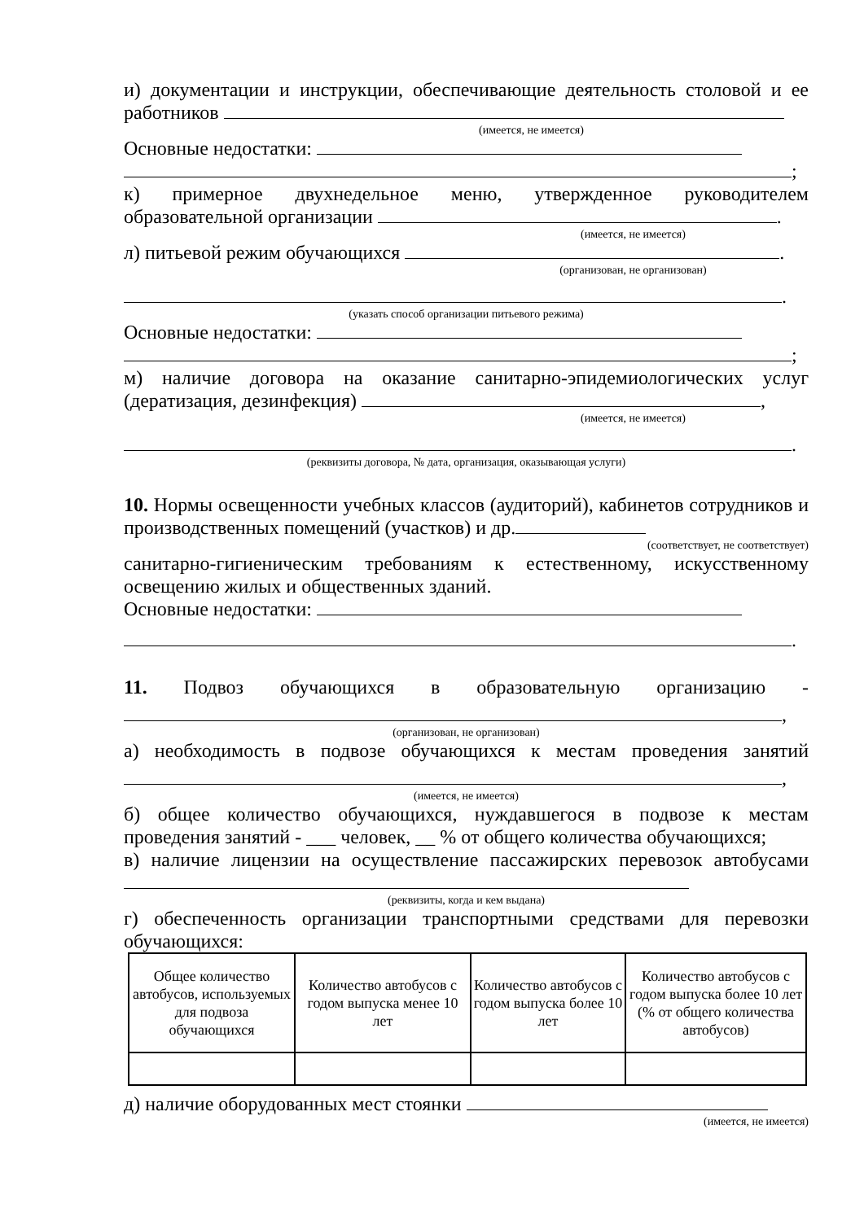и) документации и инструкции, обеспечивающие деятельность столовой и ее работников
(имеется, не имеется)
Основные недостатки:
;
к) примерное двухнедельное меню, утвержденное руководителем образовательной организации .
(имеется, не имеется)
л) питьевой режим обучающихся .
(организован, не организован)
.
(указать способ организации питьевого режима)
Основные недостатки:
;
м) наличие договора на оказание санитарно-эпидемиологических услуг (дератизация, дезинфекция) ,
(имеется, не имеется)
.
(реквизиты договора, № дата, организация, оказывающая услуги)
10. Нормы освещенности учебных классов (аудиторий), кабинетов сотрудников и производственных помещений (участков) и др.
(соответствует, не соответствует)
санитарно-гигиеническим требованиям к естественному, искусственному освещению жилых и общественных зданий.
Основные недостатки:
.
11. Подвоз обучающихся в образовательную организацию -
,
(организован, не организован)
а) необходимость в подвозе обучающихся к местам проведения занятий
,
(имеется, не имеется)
б) общее количество обучающихся, нуждавшегося в подвозе к местам проведения занятий - ___ человек, __ % от общего количества обучающихся;
в) наличие лицензии на осуществление пассажирских перевозок автобусами
(реквизиты, когда и кем выдана)
г) обеспеченность организации транспортными средствами для перевозки обучающихся:
| Общее количество автобусов, используемых для подвоза обучающихся | Количество автобусов с годом выпуска менее 10 лет | Количество автобусов с годом выпуска более 10 лет | Количество автобусов с годом выпуска более 10 лет (% от общего количества автобусов) |
д) наличие оборудованных мест стоянки
(имеется, не имеется)